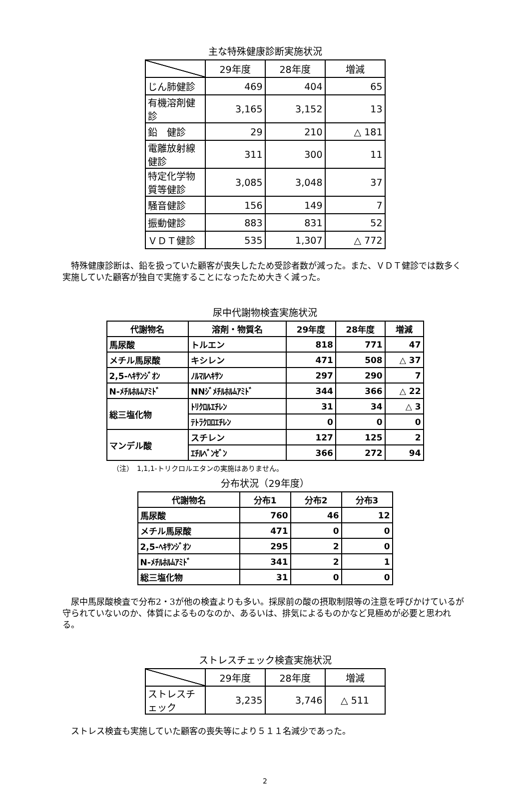主な特殊健康診断実施状況
| | 29年度 | 28年度 | 増減 |
| --- | --- | --- | --- |
| じん肺健診 | 469 | 404 | 65 |
| 有機溶剤健診 | 3,165 | 3,152 | 13 |
| 鉛 健診 | 29 | 210 | △ 181 |
| 電離放射線健診 | 311 | 300 | 11 |
| 特定化学物質等健診 | 3,085 | 3,048 | 37 |
| 騒音健診 | 156 | 149 | 7 |
| 振動健診 | 883 | 831 | 52 |
| ＶＤＴ健診 | 535 | 1,307 | △ 772 |
特殊健康診断は、鉛を扱っていた顧客が喪失したため受診者数が減った。また、ＶＤＴ健診では数多く実施していた顧客が独自で実施することになったため大きく減った。
尿中代謝物検査実施状況
| 代謝物名 | 溶剤・物質名 | 29年度 | 28年度 | 増減 |
| --- | --- | --- | --- | --- |
| 馬尿酸 | トルエン | 818 | 771 | 47 |
| メチル馬尿酸 | キシレン | 471 | 508 | △ 37 |
| 2,5-ﾍｷｻﾝｼﾞｵﾝ | ﾉﾙﾏﾙﾍｷｻﾝ | 297 | 290 | 7 |
| N-ﾒﾁﾙﾎﾙﾑｱﾐﾄﾞ | NNｼﾞﾒﾁﾙﾎﾙﾑｱﾐﾄﾞ | 344 | 366 | △ 22 |
| 総三塩化物 | ﾄﾘｸﾛﾙｴﾁﾚﾝ | 31 | 34 | △ 3 |
| | ﾃﾄﾗｸﾛﾛｴﾁﾚﾝ | 0 | 0 | 0 |
| マンデル酸 | スチレン | 127 | 125 | 2 |
| | ｴﾁﾙﾍﾞﾝｾﾞﾝ | 366 | 272 | 94 |
（注）　1,1,1-トリクロルエタンの実施はありません。
分布状況（29年度）
| 代謝物名 | 分布1 | 分布2 | 分布3 |
| --- | --- | --- | --- |
| 馬尿酸 | 760 | 46 | 12 |
| メチル馬尿酸 | 471 | 0 | 0 |
| 2,5-ﾍｷｻﾝｼﾞｵﾝ | 295 | 2 | 0 |
| N-ﾒﾁﾙﾎﾙﾑｱﾐﾄﾞ | 341 | 2 | 1 |
| 総三塩化物 | 31 | 0 | 0 |
尿中馬尿酸検査で分布2・3が他の検査よりも多い。採尿前の酸の摂取制限等の注意を呼びかけているが守られていないのか、体質によるものなのか、あるいは、排気によるものかなど見極めが必要と思われる。
ストレスチェック検査実施状況
| | 29年度 | 28年度 | 増減 |
| --- | --- | --- | --- |
| ストレスチェック | 3,235 | 3,746 | △ 511 |
ストレス検査も実施していた顧客の喪失等により５１１名減少であった。
2